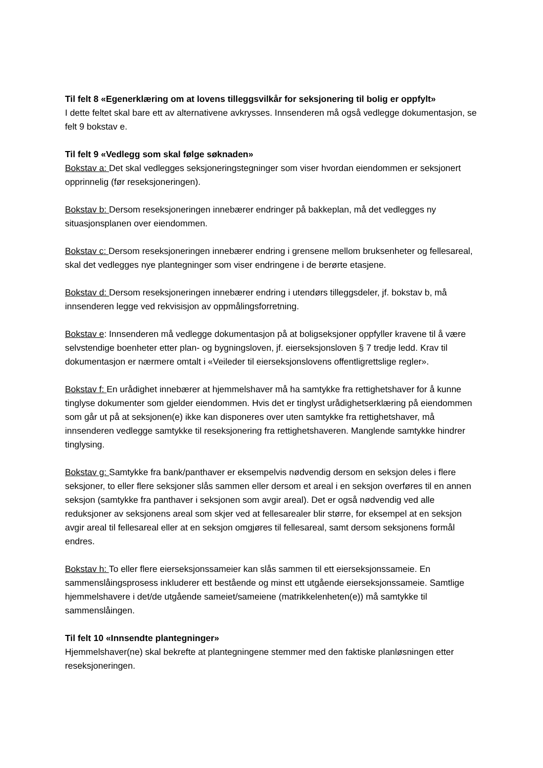Til felt 8 «Egenerklæring om at lovens tilleggsvilkår for seksjonering til bolig er oppfylt»
I dette feltet skal bare ett av alternativene avkrysses. Innsenderen må også vedlegge dokumentasjon, se felt 9 bokstav e.
Til felt 9 «Vedlegg som skal følge søknaden»
Bokstav a: Det skal vedlegges seksjoneringstegninger som viser hvordan eiendommen er seksjonert opprinnelig (før reseksjoneringen).
Bokstav b: Dersom reseksjoneringen innebærer endringer på bakkeplan, må det vedlegges ny situasjonsplanen over eiendommen.
Bokstav c: Dersom reseksjoneringen innebærer endring i grensene mellom bruksenheter og fellesareal, skal det vedlegges nye plantegninger som viser endringene i de berørte etasjene.
Bokstav d: Dersom reseksjoneringen innebærer endring i utendørs tilleggsdeler, jf. bokstav b, må innsenderen legge ved rekvisisjon av oppmålingsforretning.
Bokstav e: Innsenderen må vedlegge dokumentasjon på at boligseksjoner oppfyller kravene til å være selvstendige boenheter etter plan- og bygningsloven, jf. eierseksjonsloven § 7 tredje ledd. Krav til dokumentasjon er nærmere omtalt i «Veileder til eierseksjonslovens offentligrettslige regler».
Bokstav f: En urådighet innebærer at hjemmelshaver må ha samtykke fra rettighetshaver for å kunne tinglyse dokumenter som gjelder eiendommen. Hvis det er tinglyst urådighetserklæring på eiendommen som går ut på at seksjonen(e) ikke kan disponeres over uten samtykke fra rettighetshaver, må innsenderen vedlegge samtykke til reseksjonering fra rettighetshaveren. Manglende samtykke hindrer tinglysing.
Bokstav g: Samtykke fra bank/panthaver er eksempelvis nødvendig dersom en seksjon deles i flere seksjoner, to eller flere seksjoner slås sammen eller dersom et areal i en seksjon overføres til en annen seksjon (samtykke fra panthaver i seksjonen som avgir areal). Det er også nødvendig ved alle reduksjoner av seksjonens areal som skjer ved at fellesarealer blir større, for eksempel at en seksjon avgir areal til fellesareal eller at en seksjon omgjøres til fellesareal, samt dersom seksjonens formål endres.
Bokstav h: To eller flere eierseksjonssameier kan slås sammen til ett eierseksjonssameie. En sammenslåingsprosess inkluderer ett bestående og minst ett utgående eierseksjonssameie. Samtlige hjemmelshavere i det/de utgående sameiet/sameiene (matrikkelenheten(e)) må samtykke til sammenslåingen.
Til felt 10 «Innsendte plantegninger»
Hjemmelshaver(ne) skal bekrefte at plantegningene stemmer med den faktiske planløsningen etter reseksjoneringen.